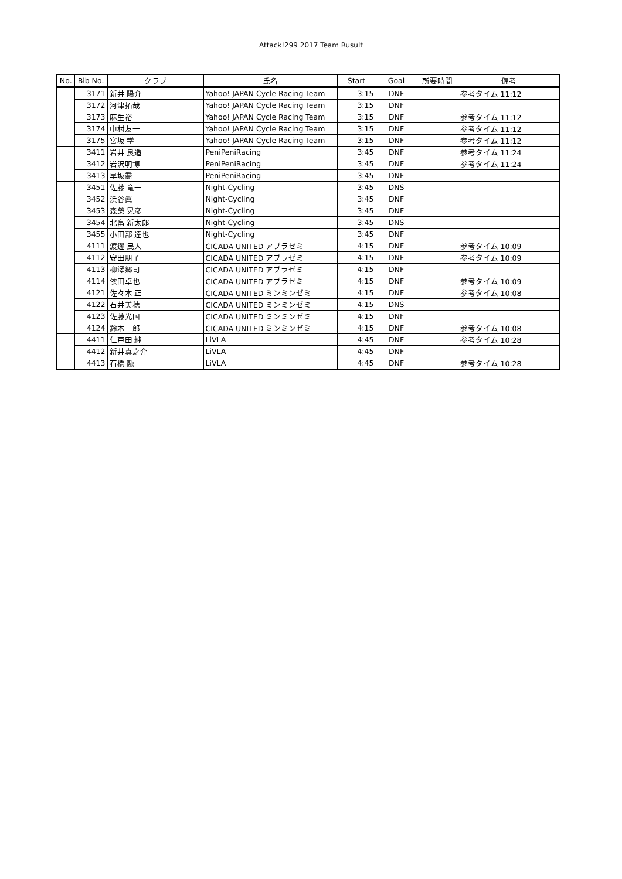Attack!299 2017 Team Rusult
| No. | Bib No. | クラブ | 氏名 | Start | Goal | 所要時間 | 備考 |
| --- | --- | --- | --- | --- | --- | --- | --- |
| | 3171 | 新井 陽介 | Yahoo! JAPAN Cycle Racing Team | 3:15 | DNF | | 参考タイム 11:12 |
| | 3172 | 河津拓哉 | Yahoo! JAPAN Cycle Racing Team | 3:15 | DNF | | |
| | 3173 | 麻生裕一 | Yahoo! JAPAN Cycle Racing Team | 3:15 | DNF | | 参考タイム 11:12 |
| | 3174 | 中村友一 | Yahoo! JAPAN Cycle Racing Team | 3:15 | DNF | | 参考タイム 11:12 |
| | 3175 | 宮坂 学 | Yahoo! JAPAN Cycle Racing Team | 3:15 | DNF | | 参考タイム 11:12 |
| | 3411 | 岩井 良造 | PeniPeniRacing | 3:45 | DNF | | 参考タイム 11:24 |
| | 3412 | 岩沢明博 | PeniPeniRacing | 3:45 | DNF | | 参考タイム 11:24 |
| | 3413 | 早坂喬 | PeniPeniRacing | 3:45 | DNF | | |
| | 3451 | 佐藤 竜一 | Night-Cycling | 3:45 | DNS | | |
| | 3452 | 浜谷眞一 | Night-Cycling | 3:45 | DNF | | |
| | 3453 | 森榮 晃彦 | Night-Cycling | 3:45 | DNF | | |
| | 3454 | 北畠 新太郎 | Night-Cycling | 3:45 | DNS | | |
| | 3455 | 小田部 達也 | Night-Cycling | 3:45 | DNF | | |
| | 4111 | 渡邊 民人 | CICADA UNITED アブラゼミ | 4:15 | DNF | | 参考タイム 10:09 |
| | 4112 | 安田朋子 | CICADA UNITED アブラゼミ | 4:15 | DNF | | 参考タイム 10:09 |
| | 4113 | 柳澤郷司 | CICADA UNITED アブラゼミ | 4:15 | DNF | | |
| | 4114 | 依田卓也 | CICADA UNITED アブラゼミ | 4:15 | DNF | | 参考タイム 10:09 |
| | 4121 | 佐々木 正 | CICADA UNITED ミンミンゼミ | 4:15 | DNF | | 参考タイム 10:08 |
| | 4122 | 石井美穂 | CICADA UNITED ミンミンゼミ | 4:15 | DNS | | |
| | 4123 | 佐藤光国 | CICADA UNITED ミンミンゼミ | 4:15 | DNF | | |
| | 4124 | 鈴木一郎 | CICADA UNITED ミンミンゼミ | 4:15 | DNF | | 参考タイム 10:08 |
| | 4411 | 仁戸田 純 | LiVLA | 4:45 | DNF | | 参考タイム 10:28 |
| | 4412 | 新井真之介 | LiVLA | 4:45 | DNF | | |
| | 4413 | 石橋 融 | LiVLA | 4:45 | DNF | | 参考タイム 10:28 |